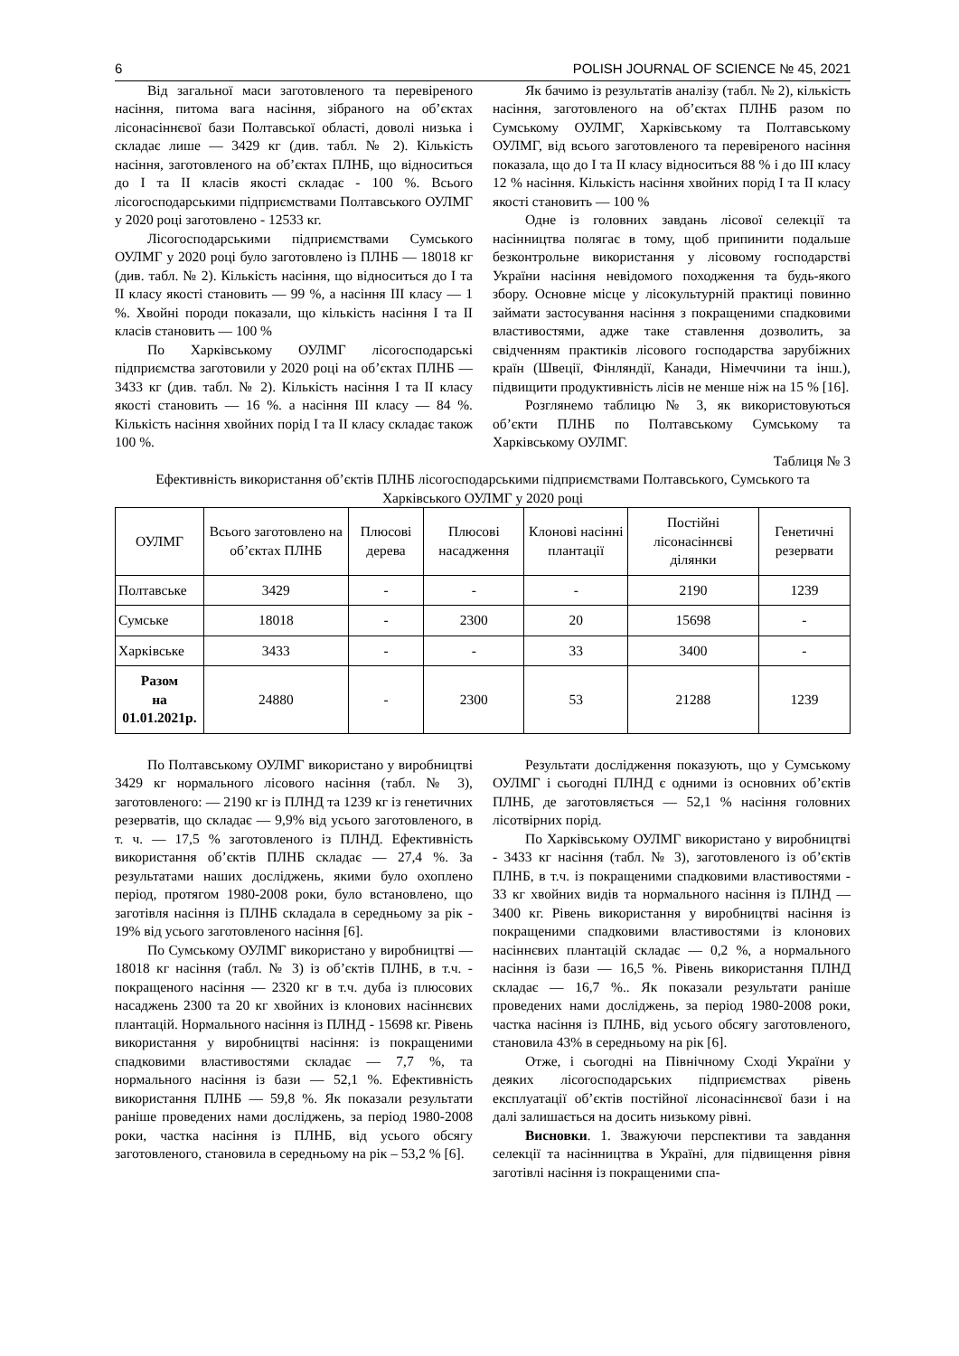6 POLISH JOURNAL OF SCIENCE № 45, 2021
Від загальної маси заготовленого та перевіреного насіння, питома вага насіння, зібраного на об’єктах лісонасіннєвої бази Полтавської області, доволі низька і складає лише — 3429 кг (див. табл. № 2). Кількість насіння, заготовленого на об’єктах ПЛНБ, що відноситься до I та II класів якості складає - 100 %. Всього лісогосподарськими підприємствами Полтавського ОУЛМГ у 2020 році заготовлено - 12533 кг.
Лісогосподарськими підприємствами Сумського ОУЛМГ у 2020 році було заготовлено із ПЛНБ — 18018 кг (див. табл. № 2). Кількість насіння, що відноситься до I та II класу якості становить — 99 %, а насіння III класу — 1 %. Хвойні породи показали, що кількість насіння I та II класів становить — 100 %
По Харківському ОУЛМГ лісогосподарські підприємства заготовили у 2020 році на об’єктах ПЛНБ — 3433 кг (див. табл. № 2). Кількість насіння I та II класу якості становить — 16 %. а насіння III класу — 84 %. Кількість насіння хвойних порід I та II класу складає також 100 %.
Як бачимо із результатів аналізу (табл. № 2), кількість насіння, заготовленого на об’єктах ПЛНБ разом по Сумському ОУЛМГ, Харківському та Полтавському ОУЛМГ, від всього заготовленого та перевіреного насіння показала, що до I та II класу відноситься 88 % і до III класу 12 % насіння. Кількість насіння хвойних порід I та II класу якості становить — 100 %
Одне із головних завдань лісової селекції та насінництва полягає в тому, щоб припинити подальше безконтрольне використання у лісовому господарстві України насіння невідомого походження та будь-якого збору. Основне місце у лісокультурній практиці повинно займати застосування насіння з покращеними спадковими властивостями, адже таке ставлення дозволить, за свідченням практиків лісового господарства зарубіжних країн (Швеції, Фінляндії, Канади, Німеччини та інш.), підвищити продуктивність лісів не менше ніж на 15 % [16].
Розглянемо таблицю № 3, як використовуються об’єкти ПЛНБ по Полтавському Сумському та Харківському ОУЛМГ.
Таблиця № 3
Ефективність використання об’єктів ПЛНБ лісогосподарськими підприємствами Полтавського, Сумського та Харківського ОУЛМГ у 2020 році
| ОУЛМГ | Всього заготовлено на об’єктах ПЛНБ | Плюсові дерева | Плюсові насадження | Клонові насінні плантації | Постійні лісонасіннєві ділянки | Генетичні резервати |
| --- | --- | --- | --- | --- | --- | --- |
| Полтавське | 3429 | - | - | - | 2190 | 1239 |
| Сумське | 18018 | - | 2300 | 20 | 15698 | - |
| Харківське | 3433 | - | - | 33 | 3400 | - |
| Разом на 01.01.2021р. | 24880 | - | 2300 | 53 | 21288 | 1239 |
По Полтавському ОУЛМГ використано у виробництві 3429 кг нормального лісового насіння (табл. № 3), заготовленого: — 2190 кг із ПЛНД та 1239 кг із генетичних резерватів, що складає — 9,9% від усього заготовленого, в т. ч. — 17,5 % заготовленого із ПЛНД. Ефективність використання об’єктів ПЛНБ складає — 27,4 %. За результатами наших досліджень, якими було охоплено період, протягом 1980-2008 роки, було встановлено, що заготівля насіння із ПЛНБ складала в середньому за рік - 19% від усього заготовленого насіння [6].
По Сумському ОУЛМГ використано у виробництві — 18018 кг насіння (табл. № 3) із об’єктів ПЛНБ, в т.ч. - покращеного насіння — 2320 кг в т.ч. дуба із плюсових насаджень 2300 та 20 кг хвойних із клонових насіннєвих плантацій. Нормального насіння із ПЛНД - 15698 кг. Рівень використання у виробництві насіння: із покращеними спадковими властивостями складає — 7,7 %, та нормального насіння із бази — 52,1 %. Ефективність використання ПЛНБ — 59,8 %. Як показали результати раніше проведених нами досліджень, за період 1980-2008 роки, частка насіння із ПЛНБ, від усього обсягу заготовленого, становила в середньому на рік – 53,2 % [6].
Результати дослідження показують, що у Сумському ОУЛМГ і сьогодні ПЛНД є одними із основних об’єктів ПЛНБ, де заготовляється — 52,1 % насіння головних лісотвірних порід.
По Харківському ОУЛМГ використано у виробництві - 3433 кг насіння (табл. № 3), заготовленого із об’єктів ПЛНБ, в т.ч. із покращеними спадковими властивостями - 33 кг хвойних видів та нормального насіння із ПЛНД — 3400 кг. Рівень використання у виробництві насіння із покращеними спадковими властивостями із клонових насіннєвих плантацій складає — 0,2 %, а нормального насіння із бази — 16,5 %. Рівень використання ПЛНД складає — 16,7 %.. Як показали результати раніше проведених нами досліджень, за період 1980-2008 роки, частка насіння із ПЛНБ, від усього обсягу заготовленого, становила 43% в середньому на рік [6].
Отже, і сьогодні на Північному Сході України у деяких лісогосподарських підприємствах рівень експлуатації об’єктів постійної лісонасіннєвої бази і на далі залишається на досить низькому рівні.
Висновки. 1. Зважуючи перспективи та завдання селекції та насінництва в Україні, для підвищення рівня заготівлі насіння із покращеними спа-